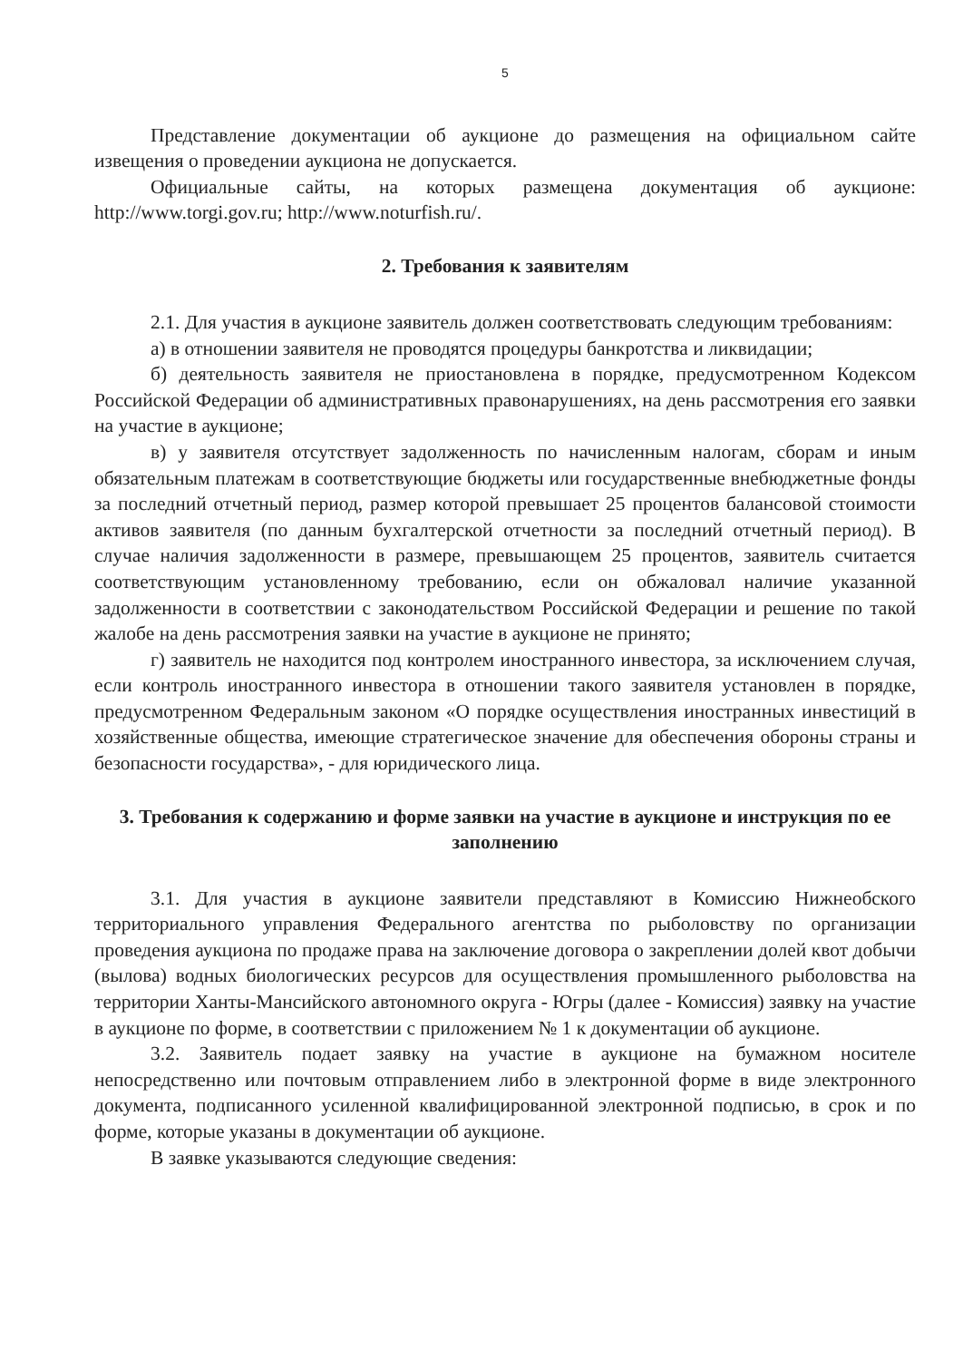5
Представление документации об аукционе до размещения на официальном сайте извещения о проведении аукциона не допускается.
Официальные сайты, на которых размещена документация об аукционе: http://www.torgi.gov.ru; http://www.noturfish.ru/.
2. Требования к заявителям
2.1. Для участия в аукционе заявитель должен соответствовать следующим требованиям:
а) в отношении заявителя не проводятся процедуры банкротства и ликвидации;
б) деятельность заявителя не приостановлена в порядке, предусмотренном Кодексом Российской Федерации об административных правонарушениях, на день рассмотрения его заявки на участие в аукционе;
в) у заявителя отсутствует задолженность по начисленным налогам, сборам и иным обязательным платежам в соответствующие бюджеты или государственные внебюджетные фонды за последний отчетный период, размер которой превышает 25 процентов балансовой стоимости активов заявителя (по данным бухгалтерской отчетности за последний отчетный период). В случае наличия задолженности в размере, превышающем 25 процентов, заявитель считается соответствующим установленному требованию, если он обжаловал наличие указанной задолженности в соответствии с законодательством Российской Федерации и решение по такой жалобе на день рассмотрения заявки на участие в аукционе не принято;
г) заявитель не находится под контролем иностранного инвестора, за исключением случая, если контроль иностранного инвестора в отношении такого заявителя установлен в порядке, предусмотренном Федеральным законом «О порядке осуществления иностранных инвестиций в хозяйственные общества, имеющие стратегическое значение для обеспечения обороны страны и безопасности государства», - для юридического лица.
3. Требования к содержанию и форме заявки на участие в аукционе и инструкция по ее заполнению
3.1. Для участия в аукционе заявители представляют в Комиссию Нижнеобского территориального управления Федерального агентства по рыболовству по организации проведения аукциона по продаже права на заключение договора о закреплении долей квот добычи (вылова) водных биологических ресурсов для осуществления промышленного рыболовства на территории Ханты-Мансийского автономного округа - Югры (далее - Комиссия) заявку на участие в аукционе по форме, в соответствии с приложением № 1 к документации об аукционе.
3.2. Заявитель подает заявку на участие в аукционе на бумажном носителе непосредственно или почтовым отправлением либо в электронной форме в виде электронного документа, подписанного усиленной квалифицированной электронной подписью, в срок и по форме, которые указаны в документации об аукционе.
В заявке указываются следующие сведения: